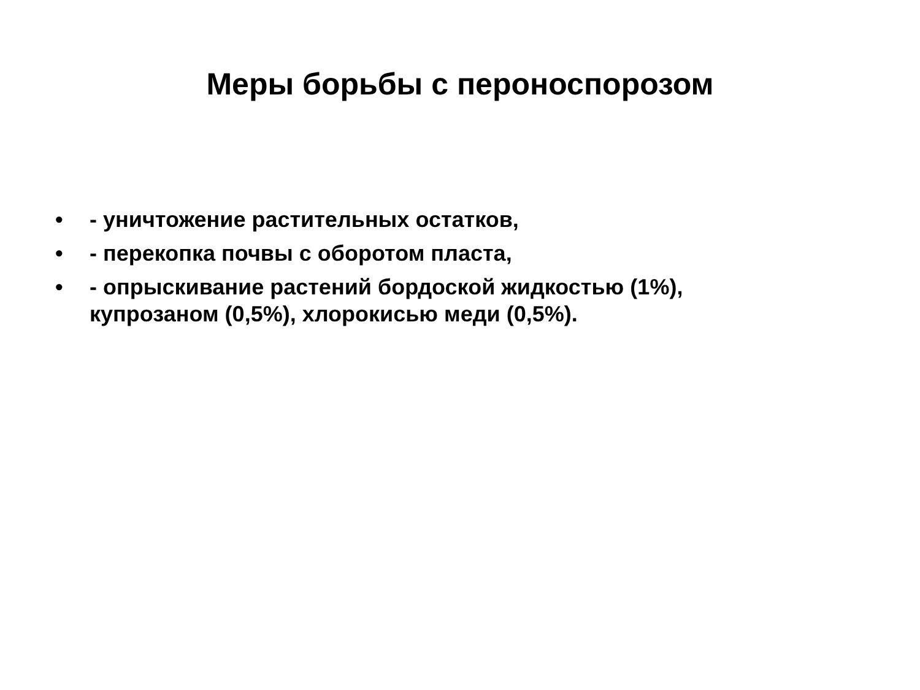Меры борьбы с пероноспорозом
• - уничтожение растительных остатков,
• - перекопка почвы с оборотом пласта,
• - опрыскивание растений бордоской жидкостью (1%), купрозаном (0,5%), хлорокисью меди (0,5%).